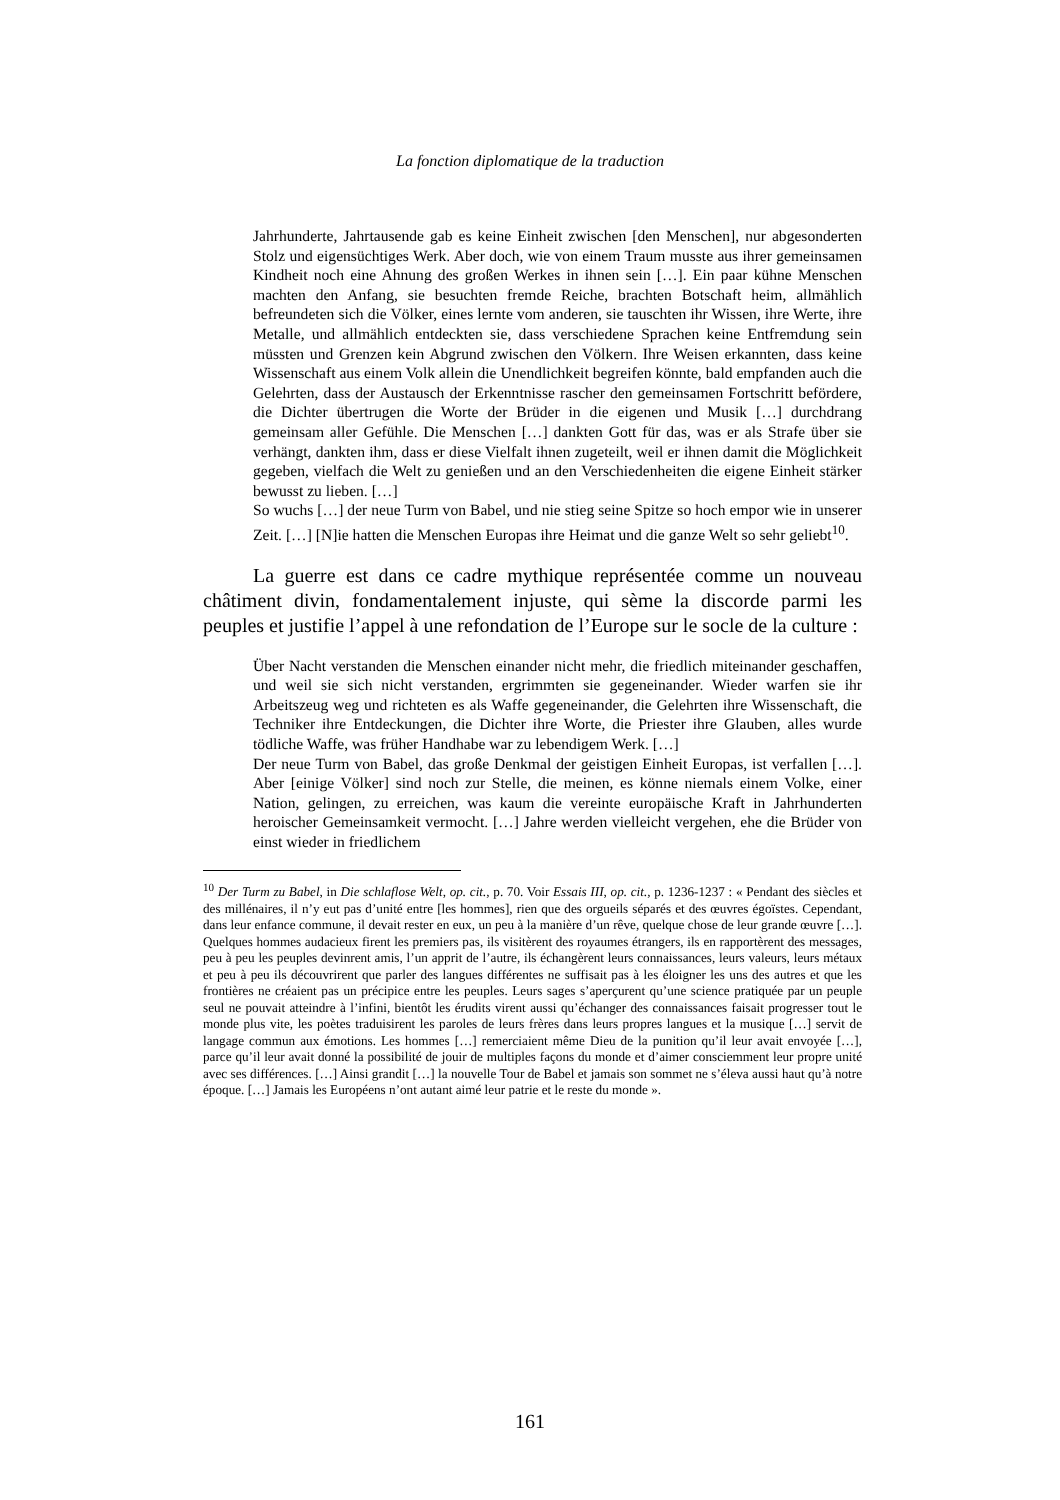La fonction diplomatique de la traduction
Jahrhunderte, Jahrtausende gab es keine Einheit zwischen [den Menschen], nur abgesonderten Stolz und eigensüchtiges Werk. Aber doch, wie von einem Traum musste aus ihrer gemeinsamen Kindheit noch eine Ahnung des großen Werkes in ihnen sein […]. Ein paar kühne Menschen machten den Anfang, sie besuchten fremde Reiche, brachten Botschaft heim, allmählich befreundeten sich die Völker, eines lernte vom anderen, sie tauschten ihr Wissen, ihre Werte, ihre Metalle, und allmählich entdeckten sie, dass verschiedene Sprachen keine Entfremdung sein müssten und Grenzen kein Abgrund zwischen den Völkern. Ihre Weisen erkannten, dass keine Wissenschaft aus einem Volk allein die Unendlichkeit begreifen könnte, bald empfanden auch die Gelehrten, dass der Austausch der Erkenntnisse rascher den gemeinsamen Fortschritt befördere, die Dichter übertrugen die Worte der Brüder in die eigenen und Musik […] durchdrang gemeinsam aller Gefühle. Die Menschen […] dankten Gott für das, was er als Strafe über sie verhängt, dankten ihm, dass er diese Vielfalt ihnen zugeteilt, weil er ihnen damit die Möglichkeit gegeben, vielfach die Welt zu genießen und an den Verschiedenheiten die eigene Einheit stärker bewusst zu lieben. […]
So wuchs […] der neue Turm von Babel, und nie stieg seine Spitze so hoch empor wie in unserer Zeit. […] [N]ie hatten die Menschen Europas ihre Heimat und die ganze Welt so sehr geliebt<sup>10</sup>.
La guerre est dans ce cadre mythique représentée comme un nouveau châtiment divin, fondamentalement injuste, qui sème la discorde parmi les peuples et justifie l’appel à une refondation de l’Europe sur le socle de la culture :
Über Nacht verstanden die Menschen einander nicht mehr, die friedlich miteinander geschaffen, und weil sie sich nicht verstanden, ergrimmten sie gegeneinander. Wieder warfen sie ihr Arbeitszeug weg und richteten es als Waffe gegeneinander, die Gelehrten ihre Wissenschaft, die Techniker ihre Entdeckungen, die Dichter ihre Worte, die Priester ihre Glauben, alles wurde tödliche Waffe, was früher Handhabe war zu lebendigem Werk. […]
Der neue Turm von Babel, das große Denkmal der geistigen Einheit Europas, ist verfallen […]. Aber [einige Völker] sind noch zur Stelle, die meinen, es könne niemals einem Volke, einer Nation, gelingen, zu erreichen, was kaum die vereinte europäische Kraft in Jahrhunderten heroischer Gemeinsamkeit vermocht. […] Jahre werden vielleicht vergehen, ehe die Brüder von einst wieder in friedlichem
<sup>10</sup> Der Turm zu Babel, in Die schlaflose Welt, op. cit., p. 70. Voir Essais III, op. cit., p. 1236-1237 : « Pendant des siècles et des millénaires, il n’y eut pas d’unité entre [les hommes], rien que des orgueils séparés et des œuvres égoïstes. Cependant, dans leur enfance commune, il devait rester en eux, un peu à la manière d’un rêve, quelque chose de leur grande œuvre […]. Quelques hommes audacieux firent les premiers pas, ils visitèrent des royaumes étrangers, ils en rapportèrent des messages, peu à peu les peuples devinrent amis, l’un apprit de l’autre, ils échangèrent leurs connaissances, leurs valeurs, leurs métaux et peu à peu ils découvrirent que parler des langues différentes ne suffisait pas à les éloigner les uns des autres et que les frontières ne créaient pas un précipice entre les peuples. Leurs sages s’aperçurent qu’une science pratiquée par un peuple seul ne pouvait atteindre à l’infini, bientôt les érudits virent aussi qu’échanger des connaissances faisait progresser tout le monde plus vite, les poètes traduisirent les paroles de leurs frères dans leurs propres langues et la musique […] servit de langage commun aux émotions. Les hommes […] remerciaient même Dieu de la punition qu’il leur avait envoyée […], parce qu’il leur avait donné la possibilité de jouir de multiples façons du monde et d’aimer consciemment leur propre unité avec ses différences. […] Ainsi grandit […] la nouvelle Tour de Babel et jamais son sommet ne s’éleva aussi haut qu’à notre époque. […] Jamais les Européens n’ont autant aimé leur patrie et le reste du monde ».
161